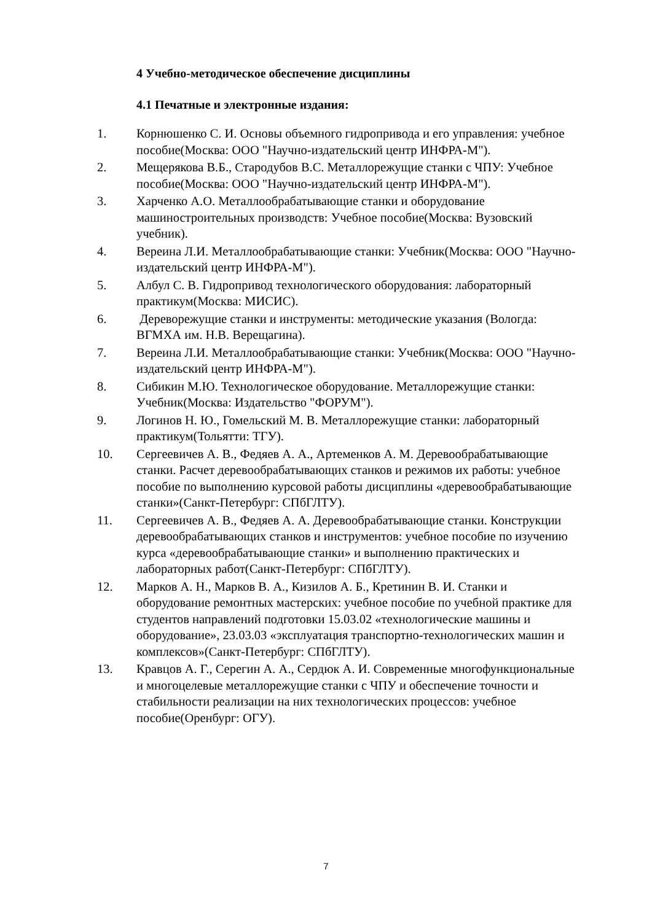4 Учебно-методическое обеспечение дисциплины
4.1 Печатные и электронные издания:
1. Корнюшенко С. И. Основы объемного гидропривода и его управления: учебное пособие(Москва: ООО "Научно-издательский центр ИНФРА-М").
2. Мещерякова В.Б., Стародубов В.С. Металлорежущие станки с ЧПУ: Учебное пособие(Москва: ООО "Научно-издательский центр ИНФРА-М").
3. Харченко А.О. Металлообрабатывающие станки и оборудование машиностроительных производств: Учебное пособие(Москва: Вузовский учебник).
4. Вереина Л.И. Металлообрабатывающие станки: Учебник(Москва: ООО "Научно-издательский центр ИНФРА-М").
5. Албул С. В. Гидропривод технологического оборудования: лабораторный практикум(Москва: МИСИС).
6. Дереворежущие станки и инструменты: методические указания (Вологда: ВГМХА им. Н.В. Верещагина).
7. Вереина Л.И. Металлообрабатывающие станки: Учебник(Москва: ООО "Научно-издательский центр ИНФРА-М").
8. Сибикин М.Ю. Технологическое оборудование. Металлорежущие станки: Учебник(Москва: Издательство "ФОРУМ").
9. Логинов Н. Ю., Гомельский М. В. Металлорежущие станки: лабораторный практикум(Тольятти: ТГУ).
10. Сергеевичев А. В., Федяев А. А., Артеменков А. М. Деревообрабатывающие станки. Расчет деревообрабатывающих станков и режимов их работы: учебное пособие по выполнению курсовой работы дисциплины «деревообрабатывающие станки»(Санкт-Петербург: СПбГЛТУ).
11. Сергеевичев А. В., Федяев А. А. Деревообрабатывающие станки. Конструкции деревообрабатывающих станков и инструментов: учебное пособие по изучению курса «деревообрабатывающие станки» и выполнению практических и лабораторных работ(Санкт-Петербург: СПбГЛТУ).
12. Марков А. Н., Марков В. А., Кизилов А. Б., Кретинин В. И. Станки и оборудование ремонтных мастерских: учебное пособие по учебной практике для студентов направлений подготовки 15.03.02 «технологические машины и оборудование», 23.03.03 «эксплуатация транспортно-технологических машин и комплексов»(Санкт-Петербург: СПбГЛТУ).
13. Кравцов А. Г., Серегин А. А., Сердюк А. И. Современные многофункциональные и многоцелевые металлорежущие станки с ЧПУ и обеспечение точности и стабильности реализации на них технологических процессов: учебное пособие(Оренбург: ОГУ).
7